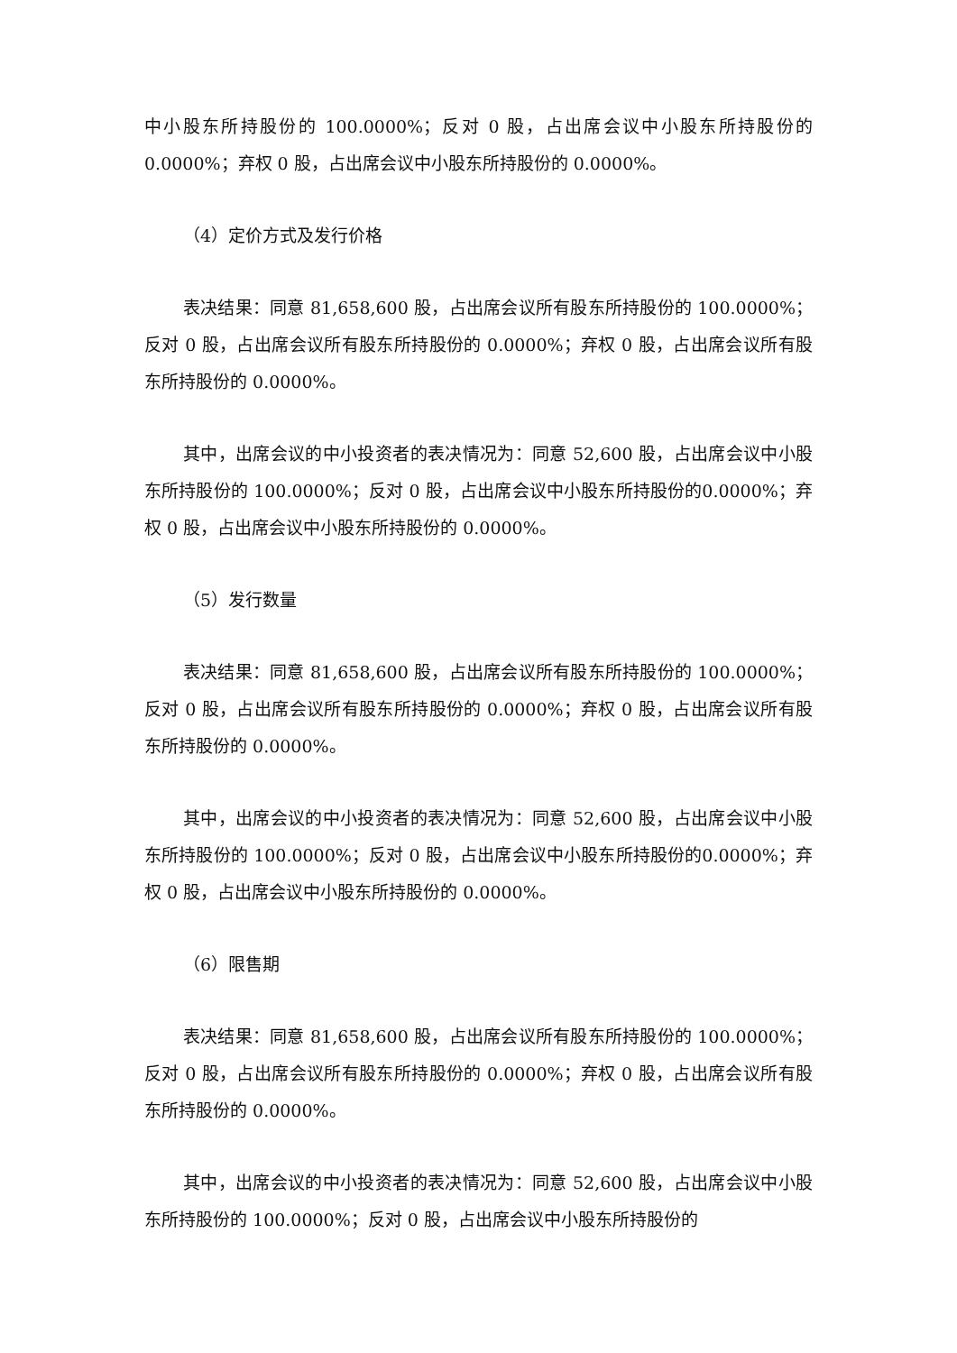中小股东所持股份的 100.0000%；反对 0 股，占出席会议中小股东所持股份的0.0000%；弃权 0 股，占出席会议中小股东所持股份的 0.0000%。
（4）定价方式及发行价格
表决结果：同意 81,658,600 股，占出席会议所有股东所持股份的 100.0000%；反对 0 股，占出席会议所有股东所持股份的 0.0000%；弃权 0 股，占出席会议所有股东所持股份的 0.0000%。
其中，出席会议的中小投资者的表决情况为：同意 52,600 股，占出席会议中小股东所持股份的 100.0000%；反对 0 股，占出席会议中小股东所持股份的0.0000%；弃权 0 股，占出席会议中小股东所持股份的 0.0000%。
（5）发行数量
表决结果：同意 81,658,600 股，占出席会议所有股东所持股份的 100.0000%；反对 0 股，占出席会议所有股东所持股份的 0.0000%；弃权 0 股，占出席会议所有股东所持股份的 0.0000%。
其中，出席会议的中小投资者的表决情况为：同意 52,600 股，占出席会议中小股东所持股份的 100.0000%；反对 0 股，占出席会议中小股东所持股份的0.0000%；弃权 0 股，占出席会议中小股东所持股份的 0.0000%。
（6）限售期
表决结果：同意 81,658,600 股，占出席会议所有股东所持股份的 100.0000%；反对 0 股，占出席会议所有股东所持股份的 0.0000%；弃权 0 股，占出席会议所有股东所持股份的 0.0000%。
其中，出席会议的中小投资者的表决情况为：同意 52,600 股，占出席会议中小股东所持股份的 100.0000%；反对 0 股，占出席会议中小股东所持股份的